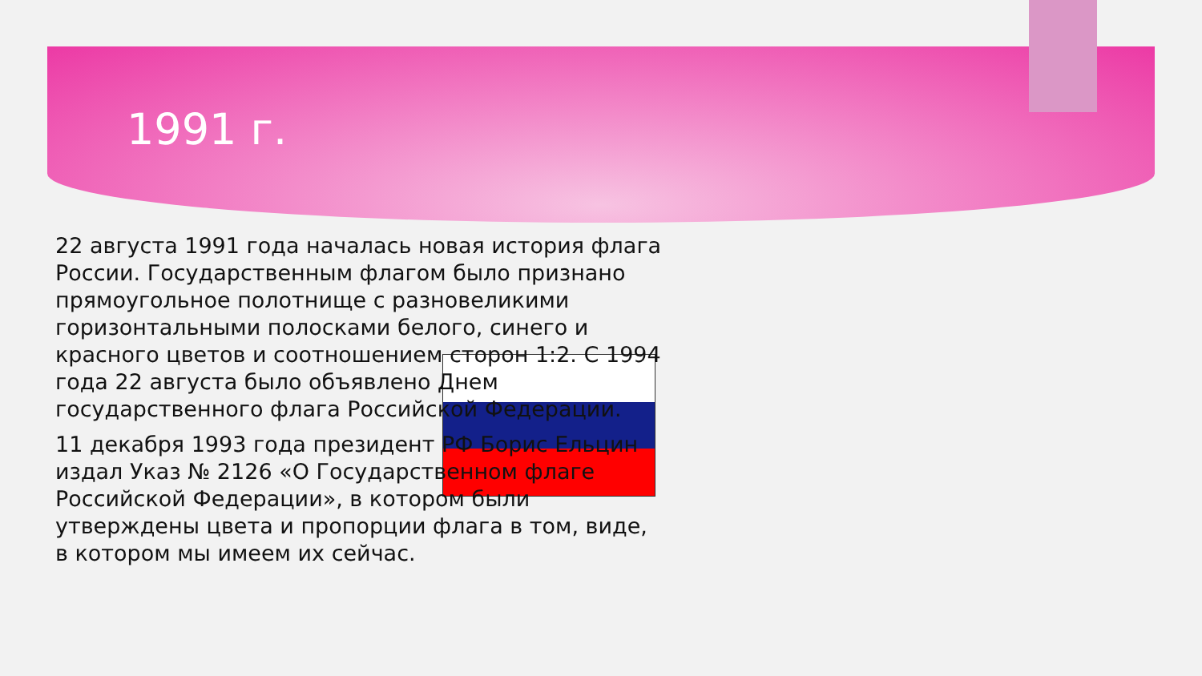1991 г.
22 августа 1991 года началась новая история флага России. Государственным флагом было признано прямоугольное полотнище с разновеликими горизонтальными полосками белого, синего и красного цветов и соотношением сторон 1:2. С 1994 года 22 августа было объявлено Днем государственного флага Российской Федерации.
11 декабря 1993 года президент РФ Борис Ельцин издал Указ № 2126 «О Государственном флаге Российской Федерации», в котором были утверждены цвета и пропорции флага в том, виде, в котором мы имеем их сейчас.